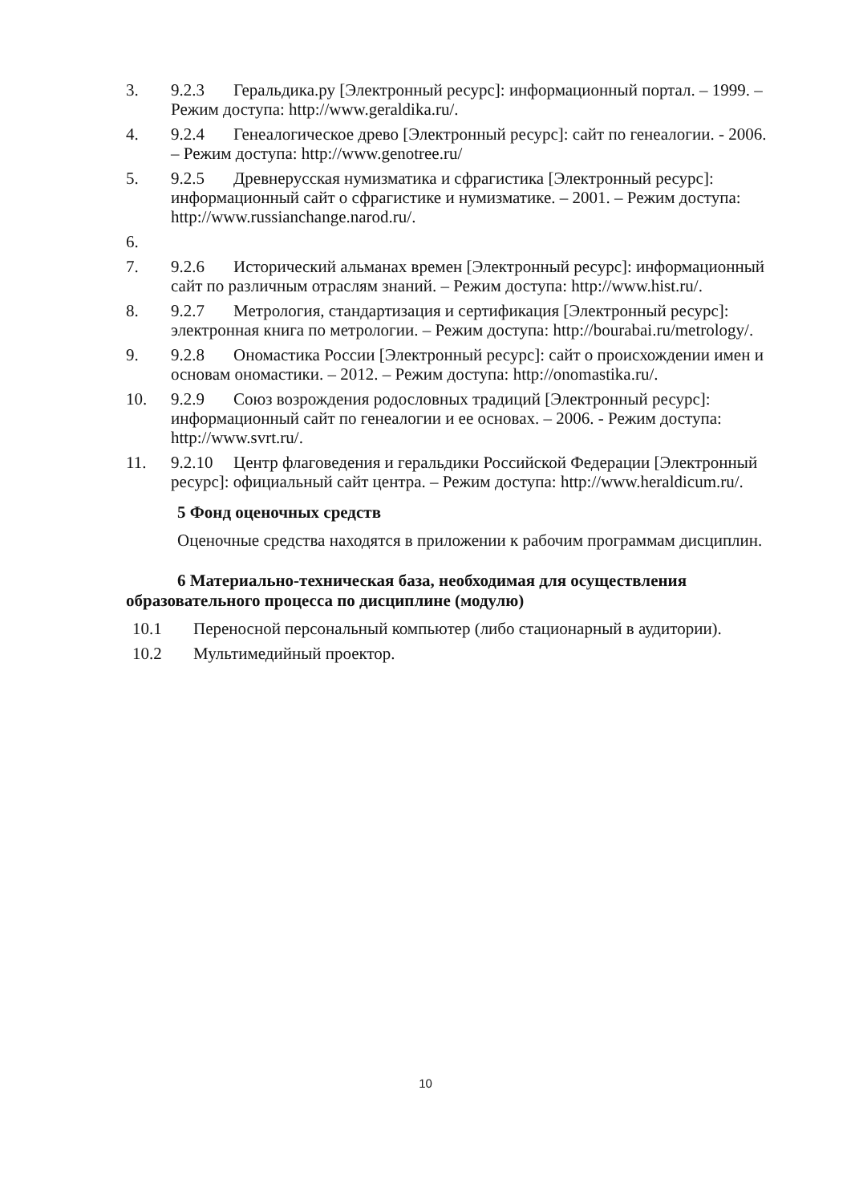3. 9.2.3 Геральдика.ру [Электронный ресурс]: информационный портал. – 1999. – Режим доступа: http://www.geraldika.ru/.
4. 9.2.4 Генеалогическое древо [Электронный ресурс]: сайт по генеалогии. - 2006. – Режим доступа: http://www.genotree.ru/
5. 9.2.5 Древнерусская нумизматика и сфрагистика [Электронный ресурс]: информационный сайт о сфрагистике и нумизматике. – 2001. – Режим доступа: http://www.russianchange.narod.ru/.
6.
7. 9.2.6 Исторический альманах времен [Электронный ресурс]: информационный сайт по различным отраслям знаний. – Режим доступа: http://www.hist.ru/.
8. 9.2.7 Метрология, стандартизация и сертификация [Электронный ресурс]: электронная книга по метрологии. – Режим доступа: http://bourabai.ru/metrology/.
9. 9.2.8 Ономастика России [Электронный ресурс]: сайт о происхождении имен и основам ономастики. – 2012. – Режим доступа: http://onomastika.ru/.
10. 9.2.9 Союз возрождения родословных традиций [Электронный ресурс]: информационный сайт по генеалогии и ее основах. – 2006. - Режим доступа: http://www.svrt.ru/.
11. 9.2.10 Центр флаговедения и геральдики Российской Федерации [Электронный ресурс]: официальный сайт центра. – Режим доступа: http://www.heraldicum.ru/.
5 Фонд оценочных средств
Оценочные средства находятся в приложении к рабочим программам дисциплин.
6 Материально-техническая база, необходимая для осуществления образовательного процесса по дисциплине (модулю)
10.1 Переносной персональный компьютер (либо стационарный в аудитории).
10.2 Мультимедийный проектор.
10